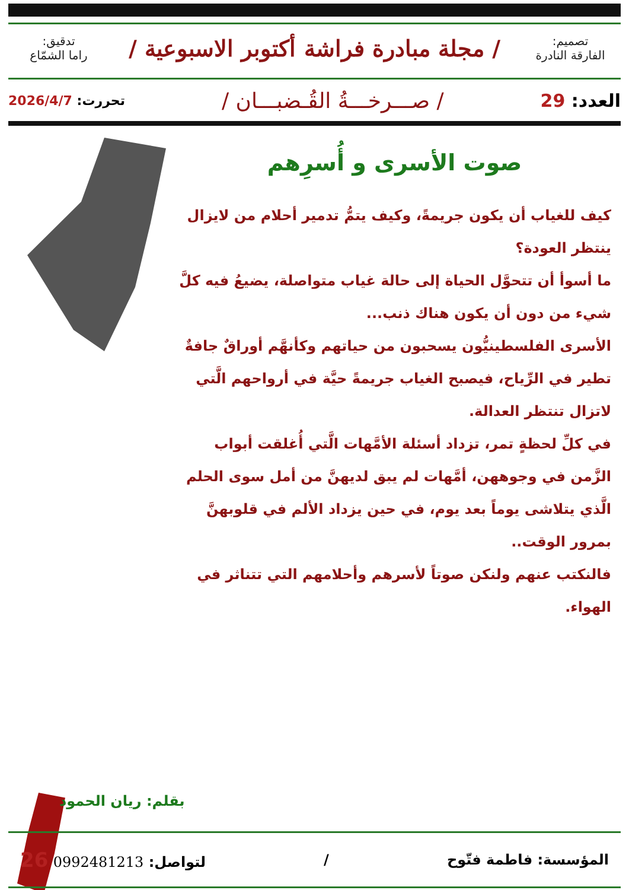تصميم:
الفارقة النادرة
/ مجلة مبادرة فراشة أكتوبر الاسبوعية /
تدقيق:
راما الشمّاع
العدد: 29
/ صـــرخـــةُ القُـضبـــان /
تحررت: 2026/4/7
صوت الأسرى و أُسرِهم
كيف للغياب أن يكون جريمةً، وكيف يتمُّ تدمير أحلام من لايزال ينتظر العودة؟
ما أسوأ أن تتحوَّل الحياة إلى حالة غياب متواصلة، يضيعُ فيه كلَّ شيء من دون أن يكون هناك ذنب...
الأسرى الفلسطينيُّون يسحبون من حياتهم وكأنهَّم أوراقٌ جافةٌ تطير في الرِّياح، فيصبح الغياب جريمةً حيَّة في أرواحهم الَّتي لاتزال تنتظر العدالة.
في كلِّ لحظةٍ تمر، تزداد أسئلة الأمَّهات الَّتي أُغلقت أبواب الزَّمن في وجوههن، أمَّهات لم يبق لديهنَّ من أمل سوى الحلم الَّذي يتلاشى يوماً بعد يوم، في حين يزداد الألم في قلوبهنَّ بمرور الوقت..
فالنكتب عنهم ولنكن صوتاً لأسرهم وأحلامهم التي تتناثر في الهواء.
بقلم: ريان الحمود
المؤسسة: فاطمة فتّوح / لتواصل: 0992481213 26